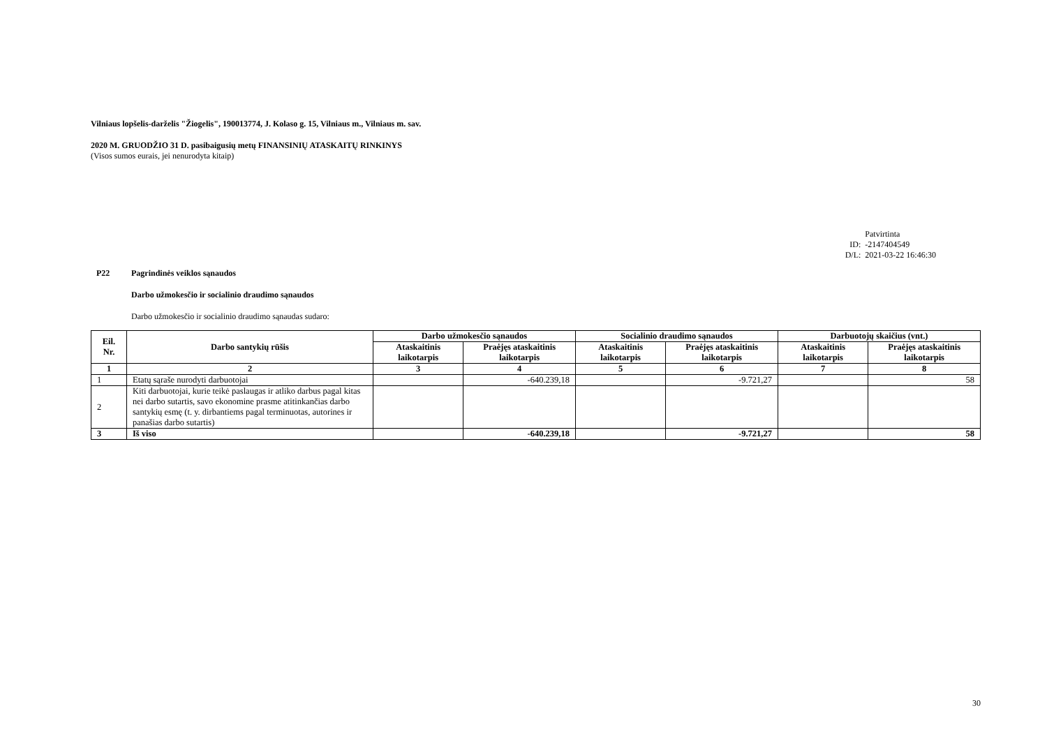Vilniaus lopšelis-darželis "Žiogelis", 190013774, J. Kolaso g. 15, Vilniaus m., Vilniaus m. sav.
2020 M. GRUODŽIO 31 D. pasibaigusių metų FINANSINIŲ ATASKAITŲ RINKINYS
(Visos sumos eurais, jei nenurodyta kitaip)
| | Patvirtinta |
| ID: | -2147404549 |
| D/L: | 2021-03-22 16:46:30 |
P22 Pagrindinės veiklos sąnaudos
Darbo užmokesčio ir socialinio draudimo sąnaudos
Darbo užmokesčio ir socialinio draudimo sąnaudas sudaro:
| Eil. Nr. | Darbo santykių rūšis | Darbo užmokesčio sąnaudos | | Socialinio draudimo sąnaudos | | Darbuotojų skaičius (vnt.) | |
| --- | --- | --- | --- | --- | --- | --- | --- |
| | | Ataskaitinis laikotarpis | Praėjęs ataskaitinis laikotarpis | Ataskaitinis laikotarpis | Praėjęs ataskaitinis laikotarpis | Ataskaitinis laikotarpis | Praėjęs ataskaitinis laikotarpis |
| 1 | 2 | 3 | 4 | 5 | 6 | 7 | 8 |
| 1 | Etatų sąraše nurodyti darbuotojai | | -640.239,18 | | -9.721,27 | | 58 |
| 2 | Kiti darbuotojai, kurie teikė paslaugas ir atliko darbus pagal kitas nei darbo sutartis, savo ekonomine prasme atitinkančias darbo santykių esmę (t. y. dirbantiems pagal terminuotas, autorines ir panašias darbo sutartis) | | | | | | |
| 3 | Iš viso | | -640.239,18 | | -9.721,27 | | 58 |
30